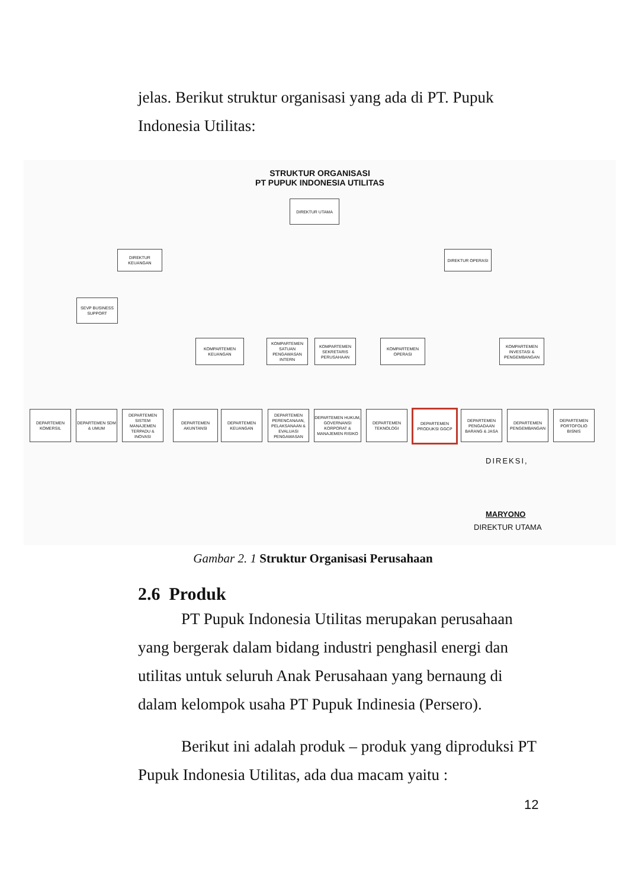jelas. Berikut struktur organisasi yang ada di PT. Pupuk Indonesia Utilitas:
STRUKTUR ORGANISASI
PT PUPUK INDONESIA UTILITAS
DIREKTUR UTAMA
DIREKTUR KEUANGAN DIREKTUR OPERASI
SEVP BUSINESS SUPPORT
KOMPARTEMEN KEUANGAN
KOMPARTEMEN SATUAN PENGAWASAN INTERN
KOMPARTEMEN SEKRETARIS PERUSAHAAN
KOMPARTEMEN OPERASI
KOMPARTEMEN INVESTASI & PENGEMBANGAN
DEPARTEMEN KOMERSIL
DEPARTEMEN SDM & UMUM
DEPARTEMEN SISTEM MANAJEMEN TERPADU & INOVASI
DEPARTEMEN AKUNTANSI
DEPARTEMEN KEUANGAN
DEPARTEMEN PERENCANAAN, PELAKSANAAN & EVALUASI PENGAWASAN
DEPARTEMEN HUKUM, GOVERNANSI KORPORAT & MANAJEMEN RISIKO
DEPARTEMEN TEKNOLOGI
DEPARTEMEN PRODUKSI GGCP
DEPARTEMEN PENGADAAN BARANG & JASA
DEPARTEMEN PENGEMBANGAN
DEPARTEMEN PORTOFOLIO BISNIS
DIREKSI,
MARYONO
DIREKTUR UTAMA
Gambar 2. 1 Struktur Organisasi Perusahaan
2.6 Produk
PT Pupuk Indonesia Utilitas merupakan perusahaan yang bergerak dalam bidang industri penghasil energi dan utilitas untuk seluruh Anak Perusahaan yang bernaung di dalam kelompok usaha PT Pupuk Indinesia (Persero).
Berikut ini adalah produk – produk yang diproduksi PT Pupuk Indonesia Utilitas, ada dua macam yaitu :
12